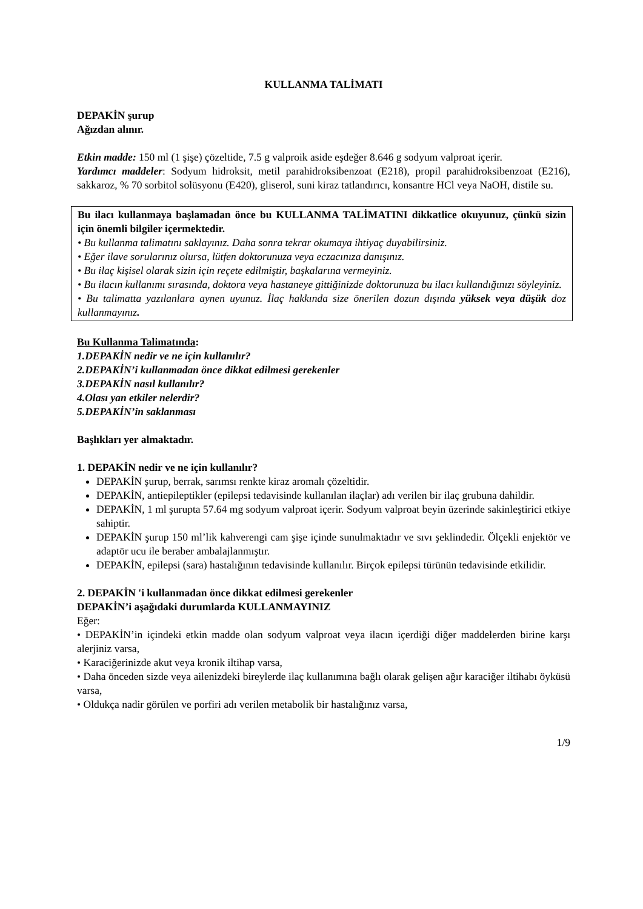KULLANMA TALİMATI
DEPAKİN şurup
Ağızdan alınır.
Etkin madde: 150 ml (1 şişe) çözeltide, 7.5 g valproik aside eşdeğer 8.646 g sodyum valproat içerir.
Yardımcı maddeler: Sodyum hidroksit, metil parahidroksibenzoat (E218), propil parahidroksibenzoat (E216), sakkaroz, % 70 sorbitol solüsyonu (E420), gliserol, suni kiraz tatlandırıcı, konsantre HCl veya NaOH, distile su.
Bu ilacı kullanmaya başlamadan önce bu KULLANMA TALİMATINI dikkatlice okuyunuz, çünkü sizin için önemli bilgiler içermektedir.
• Bu kullanma talimatını saklayınız. Daha sonra tekrar okumaya ihtiyaç duyabilirsiniz.
• Eğer ilave sorularınız olursa, lütfen doktorunuza veya eczacınıza danışınız.
• Bu ilaç kişisel olarak sizin için reçete edilmiştir, başkalarına vermeyiniz.
• Bu ilacın kullanımı sırasında, doktora veya hastaneye gittiğinizde doktorunuza bu ilacı kullandığınızı söyleyiniz.
• Bu talimatta yazılanlara aynen uyunuz. İlaç hakkında size önerilen dozun dışında yüksek veya düşük doz kullanmayınız.
Bu Kullanma Talimatında:
1.DEPAKİN nedir ve ne için kullanılır?
2.DEPAKİN’i kullanmadan önce dikkat edilmesi gerekenler
3.DEPAKİN nasıl kullanılır?
4.Olası yan etkiler nelerdir?
5.DEPAKİN’in saklanması
Başlıkları yer almaktadır.
1. DEPAKİN nedir ve ne için kullanılır?
DEPAKİN şurup, berrak, sarımsı renkte kiraz aromalı çözeltidir.
DEPAKİN, antiepileptikler (epilepsi tedavisinde kullanılan ilaçlar) adı verilen bir ilaç grubuna dahildir.
DEPAKİN, 1 ml şurupta 57.64 mg sodyum valproat içerir. Sodyum valproat beyin üzerinde sakinleştirici etkiye sahiptir.
DEPAKİN şurup 150 ml’lik kahverengi cam şişe içinde sunulmaktadır ve sıvı şeklindedir. Ölçekli enjektör ve adaptör ucu ile beraber ambalajlanmıştır.
DEPAKİN, epilepsi (sara) hastalığının tedavisinde kullanılır. Birçok epilepsi türünün tedavisinde etkilidir.
2. DEPAKİN 'i kullanmadan önce dikkat edilmesi gerekenler
DEPAKİN’i aşağıdaki durumlarda KULLANMAYINIZ
Eğer:
• DEPAKİN’in içindeki etkin madde olan sodyum valproat veya ilacın içerdiği diğer maddelerden birine karşı alerjiniz varsa,
• Karaciğerinizde akut veya kronik iltihap varsa,
• Daha önceden sizde veya ailenizdeki bireylerde ilaç kullanımına bağlı olarak gelişen ağır karaciğer iltihabı öyküsü varsa,
• Oldukça nadir görülen ve porfiri adı verilen metabolik bir hastalığınız varsa,
1/9